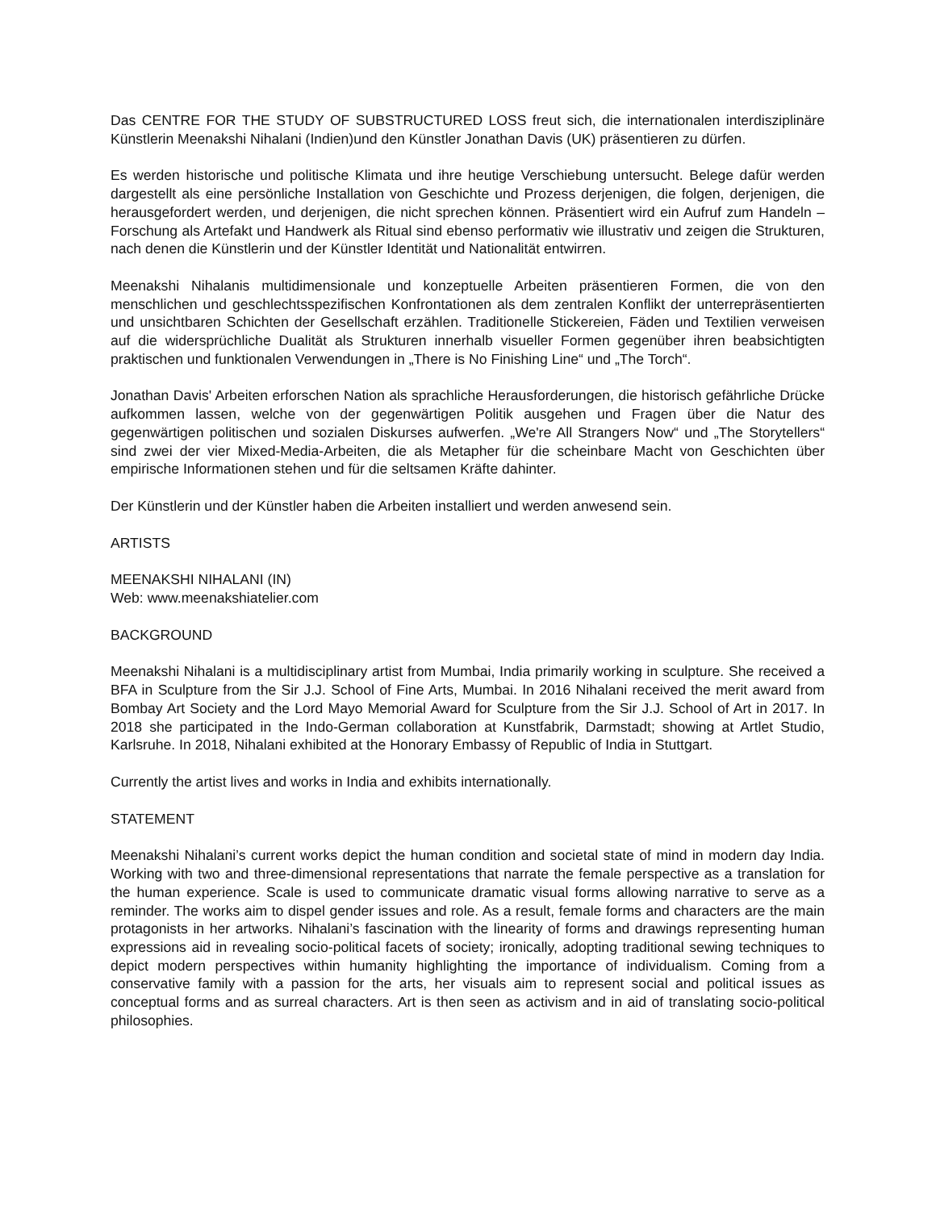Das CENTRE FOR THE STUDY OF SUBSTRUCTURED LOSS freut sich, die internationalen interdisziplinäre Künstlerin Meenakshi Nihalani (Indien)und den Künstler Jonathan Davis (UK) präsentieren zu dürfen.
Es werden historische und politische Klimata und ihre heutige Verschiebung untersucht. Belege dafür werden dargestellt als eine persönliche Installation von Geschichte und Prozess derjenigen, die folgen, derjenigen, die herausgefordert werden, und derjenigen, die nicht sprechen können. Präsentiert wird ein Aufruf zum Handeln – Forschung als Artefakt und Handwerk als Ritual sind ebenso performativ wie illustrativ und zeigen die Strukturen, nach denen die Künstlerin und der Künstler Identität und Nationalität entwirren.
Meenakshi Nihalanis multidimensionale und konzeptuelle Arbeiten präsentieren Formen, die von den menschlichen und geschlechtsspezifischen Konfrontationen als dem zentralen Konflikt der unterrepräsentierten und unsichtbaren Schichten der Gesellschaft erzählen. Traditionelle Stickereien, Fäden und Textilien verweisen auf die widersprüchliche Dualität als Strukturen innerhalb visueller Formen gegenüber ihren beabsichtigten praktischen und funktionalen Verwendungen in „There is No Finishing Line“ und „The Torch“.
Jonathan Davis' Arbeiten erforschen Nation als sprachliche Herausforderungen, die historisch gefährliche Drücke aufkommen lassen, welche von der gegenwärtigen Politik ausgehen und Fragen über die Natur des gegenwärtigen politischen und sozialen Diskurses aufwerfen. „We're All Strangers Now“ und „The Storytellers“ sind zwei der vier Mixed-Media-Arbeiten, die als Metapher für die scheinbare Macht von Geschichten über empirische Informationen stehen und für die seltsamen Kräfte dahinter.
Der Künstlerin und der Künstler haben die Arbeiten installiert und werden anwesend sein.
ARTISTS
MEENAKSHI NIHALANI (IN)
Web: www.meenakshiatelier.com
BACKGROUND
Meenakshi Nihalani is a multidisciplinary artist from Mumbai, India primarily working in sculpture. She received a BFA in Sculpture from the Sir J.J. School of Fine Arts, Mumbai. In 2016 Nihalani received the merit award from Bombay Art Society and the Lord Mayo Memorial Award for Sculpture from the Sir J.J. School of Art in 2017. In 2018 she participated in the Indo-German collaboration at Kunstfabrik, Darmstadt; showing at Artlet Studio, Karlsruhe. In 2018, Nihalani exhibited at the Honorary Embassy of Republic of India in Stuttgart.
Currently the artist lives and works in India and exhibits internationally.
STATEMENT
Meenakshi Nihalani’s current works depict the human condition and societal state of mind in modern day India. Working with two and three-dimensional representations that narrate the female perspective as a translation for the human experience. Scale is used to communicate dramatic visual forms allowing narrative to serve as a reminder. The works aim to dispel gender issues and role. As a result, female forms and characters are the main protagonists in her artworks. Nihalani’s fascination with the linearity of forms and drawings representing human expressions aid in revealing socio-political facets of society; ironically, adopting traditional sewing techniques to depict modern perspectives within humanity highlighting the importance of individualism. Coming from a conservative family with a passion for the arts, her visuals aim to represent social and political issues as conceptual forms and as surreal characters. Art is then seen as activism and in aid of translating socio-political philosophies.